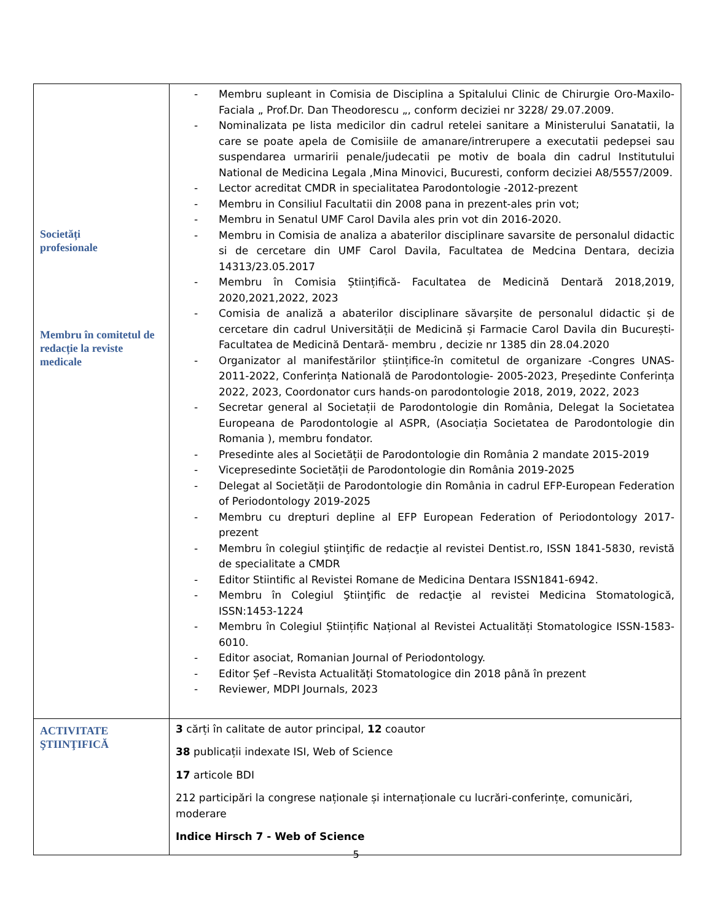| Societăți profesionale Membru în comitetul de redacție la reviste medicale | - Membru supleant in Comisia de Disciplina a Spitalului Clinic de Chirurgie Oro-Maxilo-Faciala „ Prof.Dr. Dan Theodorescu „, conform deciziei nr 3228/ 29.07.2009. - Nominalizata pe lista medicilor din cadrul retelei sanitare a Ministerului Sanatatii, la care se poate apela de Comisiile de amanare/intrerupere a executatii pedepsei sau suspendarea urmaririi penale/judecatii pe motiv de boala din cadrul Institutului National de Medicina Legala ,Mina Minovici, Bucuresti, conform deciziei A8/5557/2009. - Lector acreditat CMDR in specialitatea Parodontologie -2012-prezent - Membru in Consiliul Facultatii din 2008 pana in prezent-ales prin vot; - Membru in Senatul UMF Carol Davila ales prin vot din 2016-2020. - Membru in Comisia de analiza a abaterilor disciplinare savarsite de personalul didactic si de cercetare din UMF Carol Davila, Facultatea de Medcina Dentara, decizia 14313/23.05.2017 - Membru în Comisia Științifică- Facultatea de Medicină Dentară 2018,2019, 2020,2021,2022, 2023 - Comisia de analiză a abaterilor disciplinare săvarșite de personalul didactic și de cercetare din cadrul Universității de Medicină și Farmacie Carol Davila din București-Facultatea de Medicină Dentară- membru , decizie nr 1385 din 28.04.2020 - Organizator al manifestărilor științifice-în comitetul de organizare -Congres UNAS-2011-2022, Conferința Natională de Parodontologie- 2005-2023, Președinte Conferința 2022, 2023, Coordonator curs hands-on parodontologie 2018, 2019, 2022, 2023 - Secretar general al Societații de Parodontologie din România, Delegat la Societatea Europeana de Parodontologie al ASPR, (Asociația Societatea de Parodontologie din Romania ), membru fondator. - Presedinte ales al Societății de Parodontologie din România 2 mandate 2015-2019 - Vicepresedinte Societății de Parodontologie din România 2019-2025 - Delegat al Societății de Parodontologie din România in cadrul EFP-European Federation of Periodontology 2019-2025 - Membru cu drepturi depline al EFP European Federation of Periodontology 2017-prezent - Membru în colegiul ştiinţific de redacţie al revistei Dentist.ro, ISSN 1841-5830, revistă de specialitate a CMDR - Editor Stiintific al Revistei Romane de Medicina Dentara ISSN1841-6942. - Membru în Colegiul Ştiinţific de redacţie al revistei Medicina Stomatologică, ISSN:1453-1224 - Membru în Colegiul Științific Național al Revistei Actualități Stomatologice ISSN-1583-6010. - Editor asociat, Romanian Journal of Periodontology. - Editor Șef –Revista Actualități Stomatologice din 2018 până în prezent - Reviewer, MDPI Journals, 2023 |
| ACTIVITATE ŞTIINŢIFICĂ | 3 cărți în calitate de autor principal, 12 coautor 38 publicații indexate ISI, Web of Science 17 articole BDI 212 participări la congrese naționale și internaționale cu lucrări-conferințe, comunicări, moderare Indice Hirsch 7 - Web of Science |
5